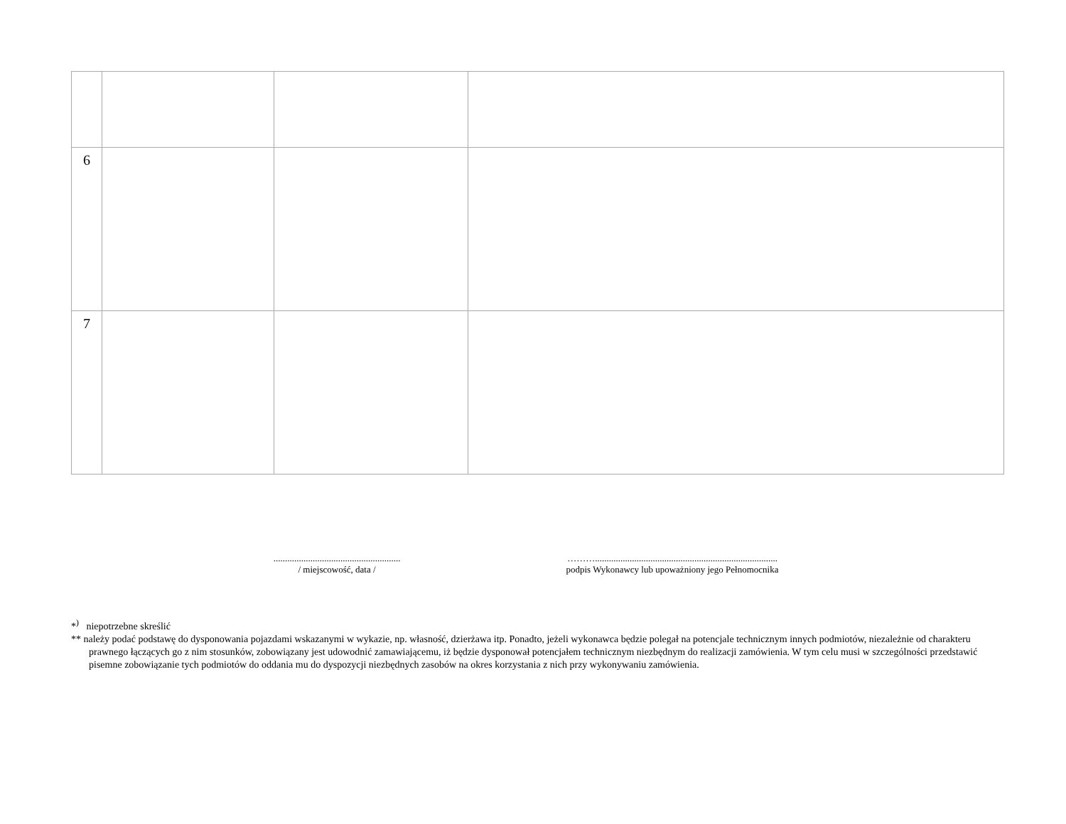| 6 | | | |
| 7 | | | |
.......................................................
/ miejscowość, data /
………...............................................................................
podpis Wykonawcy lub upoważniony jego Pełnomocnika
*<sup>)</sup> niepotrzebne skreślić
** należy podać podstawę do dysponowania pojazdami wskazanymi w wykazie, np. własność, dzierżawa itp. Ponadto, jeżeli wykonawca będzie polegał na potencjale technicznym innych podmiotów, niezależnie od charakteru prawnego łączących go z nim stosunków, zobowiązany jest udowodnić zamawiającemu, iż będzie dysponował potencjałem technicznym niezbędnym do realizacji zamówienia. W tym celu musi w szczególności przedstawić pisemne zobowiązanie tych podmiotów do oddania mu do dyspozycji niezbędnych zasobów na okres korzystania z nich przy wykonywaniu zamówienia.